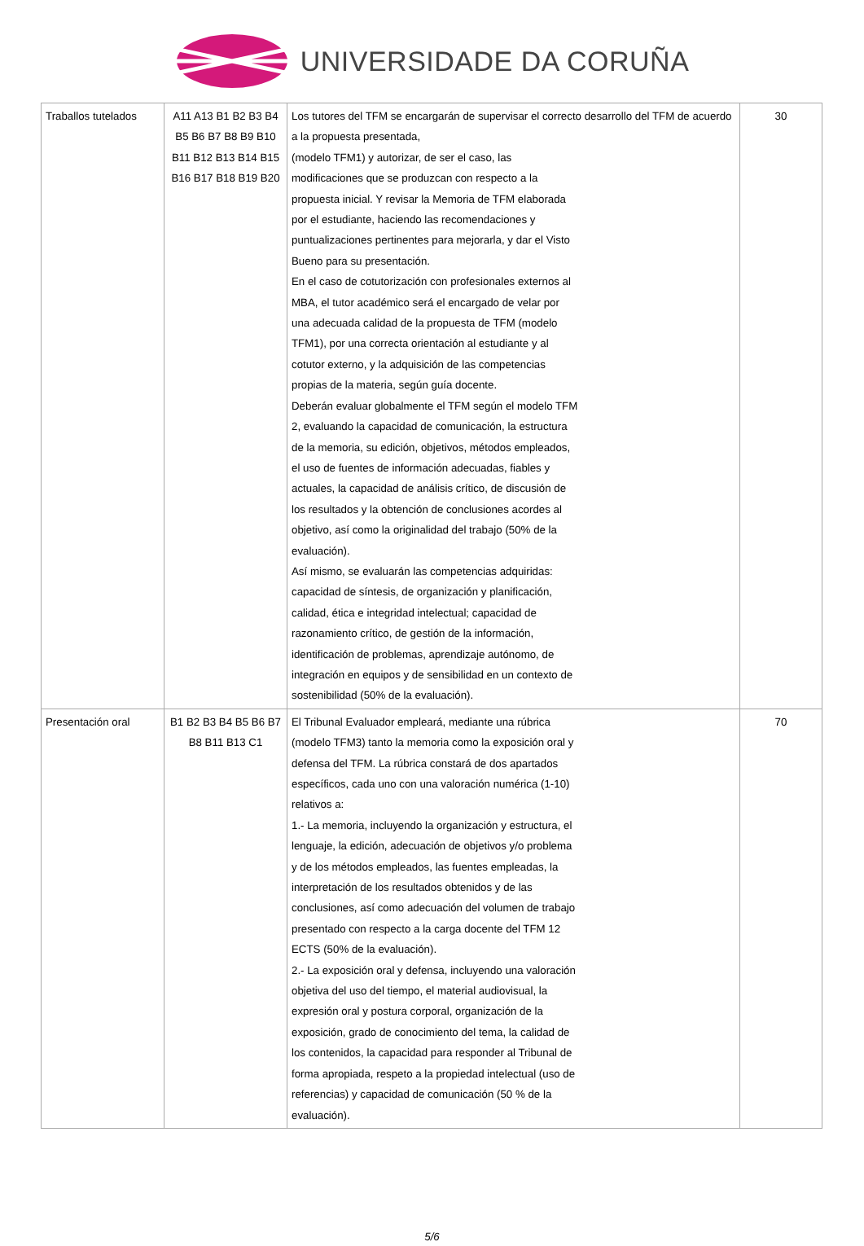UNIVERSIDADE DA CORUÑA
| Traballos tutelados | A11 A13 B1 B2 B3 B4 B5 B6 B7 B8 B9 B10 B11 B12 B13 B14 B15 B16 B17 B18 B19 B20 | Los tutores del TFM se encargarán de supervisar el correcto desarrollo del TFM de acuerdo a la propuesta presentada, (modelo TFM1) y autorizar, de ser el caso, las modificaciones que se produzcan con respecto a la propuesta inicial. Y revisar la Memoria de TFM elaborada por el estudiante, haciendo las recomendaciones y puntualizaciones pertinentes para mejorarla, y dar el Visto Bueno para su presentación. En el caso de cotutorización con profesionales externos al MBA, el tutor académico será el encargado de velar por una adecuada calidad de la propuesta de TFM (modelo TFM1), por una correcta orientación al estudiante y al cotutor externo, y la adquisición de las competencias propias de la materia, según guía docente. Deberán evaluar globalmente el TFM según el modelo TFM 2, evaluando la capacidad de comunicación, la estructura de la memoria, su edición, objetivos, métodos empleados, el uso de fuentes de información adecuadas, fiables y actuales, la capacidad de análisis crítico, de discusión de los resultados y la obtención de conclusiones acordes al objetivo, así como la originalidad del trabajo (50% de la evaluación). Así mismo, se evaluarán las competencias adquiridas: capacidad de síntesis, de organización y planificación, calidad, ética e integridad intelectual; capacidad de razonamiento crítico, de gestión de la información, identificación de problemas, aprendizaje autónomo, de integración en equipos y de sensibilidad en un contexto de sostenibilidad (50% de la evaluación). | 30 |
| Presentación oral | B1 B2 B3 B4 B5 B6 B7 B8 B11 B13 C1 | El Tribunal Evaluador empleará, mediante una rúbrica (modelo TFM3) tanto la memoria como la exposición oral y defensa del TFM. La rúbrica constará de dos apartados específicos, cada uno con una valoración numérica (1-10) relativos a: 1.- La memoria, incluyendo la organización y estructura, el lenguaje, la edición, adecuación de objetivos y/o problema y de los métodos empleados, las fuentes empleadas, la interpretación de los resultados obtenidos y de las conclusiones, así como adecuación del volumen de trabajo presentado con respecto a la carga docente del TFM 12 ECTS (50% de la evaluación). 2.- La exposición oral y defensa, incluyendo una valoración objetiva del uso del tiempo, el material audiovisual, la expresión oral y postura corporal, organización de la exposición, grado de conocimiento del tema, la calidad de los contenidos, la capacidad para responder al Tribunal de forma apropiada, respeto a la propiedad intelectual (uso de referencias) y capacidad de comunicación (50 % de la evaluación). | 70 |
5/6